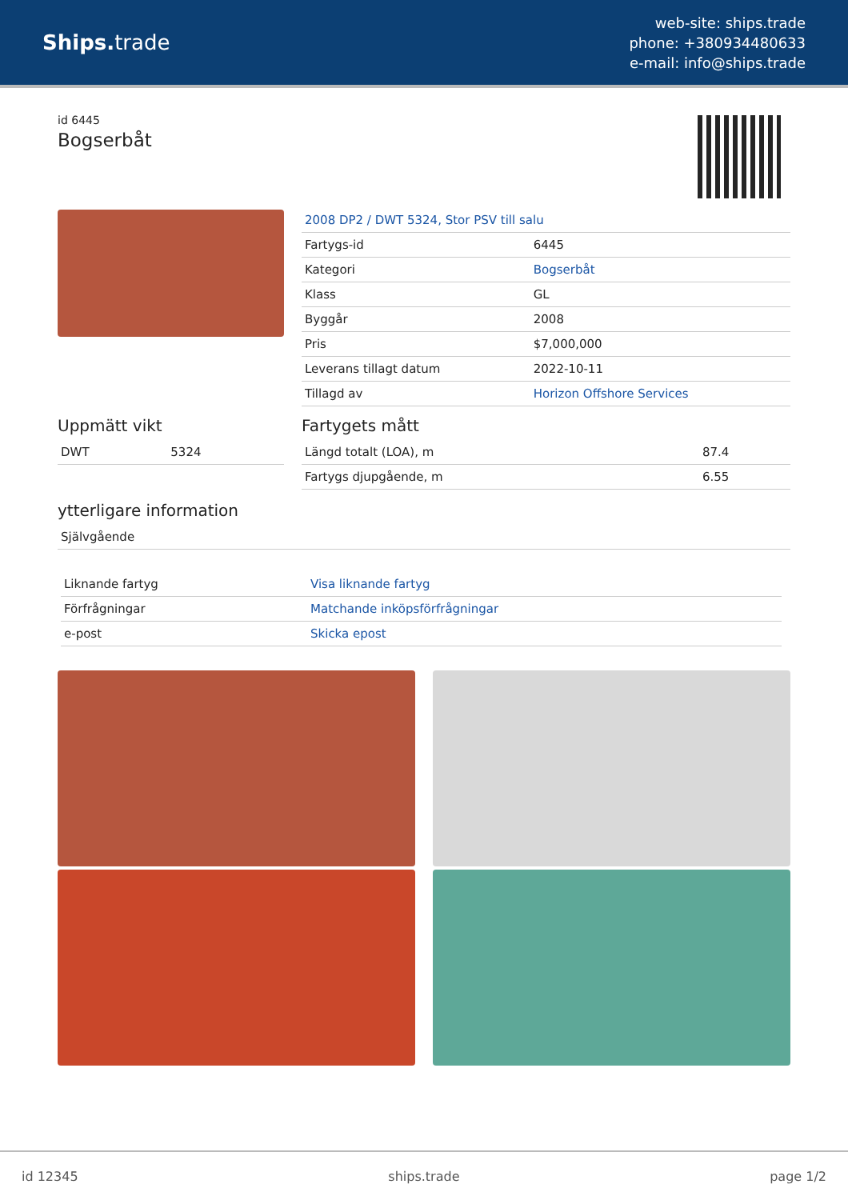Ships. trade
web-site: ships.trade
phone: +380934480633
e-mail: info@ships.trade
id 6445
Bogserbåt
2008 DP2 / DWT 5324, Stor PSV till salu
| Fartygs-id | 6445 |
| Kategori | Bogserbåt |
| Klass | GL |
| Byggår | 2008 |
| Pris | $7,000,000 |
| Leverans tillagt datum | 2022-10-11 |
| Tillagd av | Horizon Offshore Services |
Uppmätt vikt
| DWT | 5324 |
Fartygets mått
| Längd totalt (LOA), m | 87.4 |
| Fartygs djupgående, m | 6.55 |
ytterligare information
| Självgående |
| Liknande fartyg | Visa liknande fartyg |
| Förfrågningar | Matchande inköpsförfrågningar |
| e-post | Skicka epost |
id 12345 ships.trade page 1/2